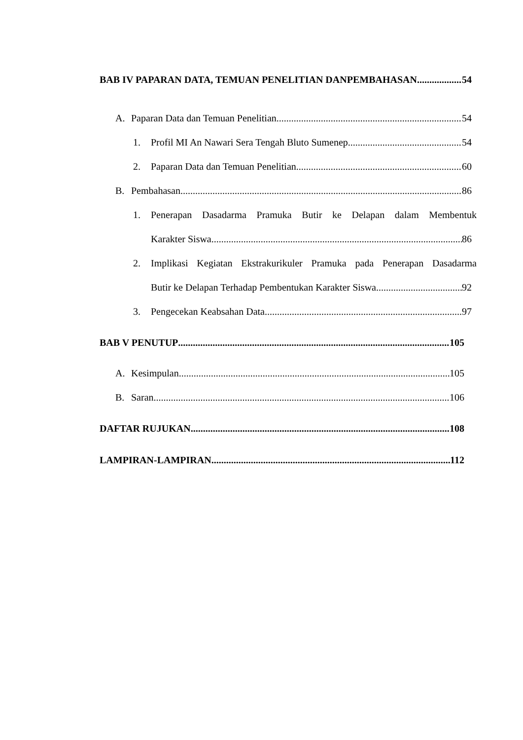BAB IV PAPARAN DATA, TEMUAN PENELITIAN DANPEMBAHASAN 54
A. Paparan Data dan Temuan Penelitian 54
1. Profil MI An Nawari Sera Tengah Bluto Sumenep 54
2. Paparan Data dan Temuan Penelitian 60
B. Pembahasan 86
1. Penerapan Dasadarma Pramuka Butir ke Delapan dalam Membentuk
Karakter Siswa 86
2. Implikasi Kegiatan Ekstrakurikuler Pramuka pada Penerapan Dasadarma
Butir ke Delapan Terhadap Pembentukan Karakter Siswa 92
3. Pengecekan Keabsahan Data 97
BAB V PENUTUP 105
A. Kesimpulan 105
B. Saran 106
DAFTAR RUJUKAN 108
LAMPIRAN-LAMPIRAN 112